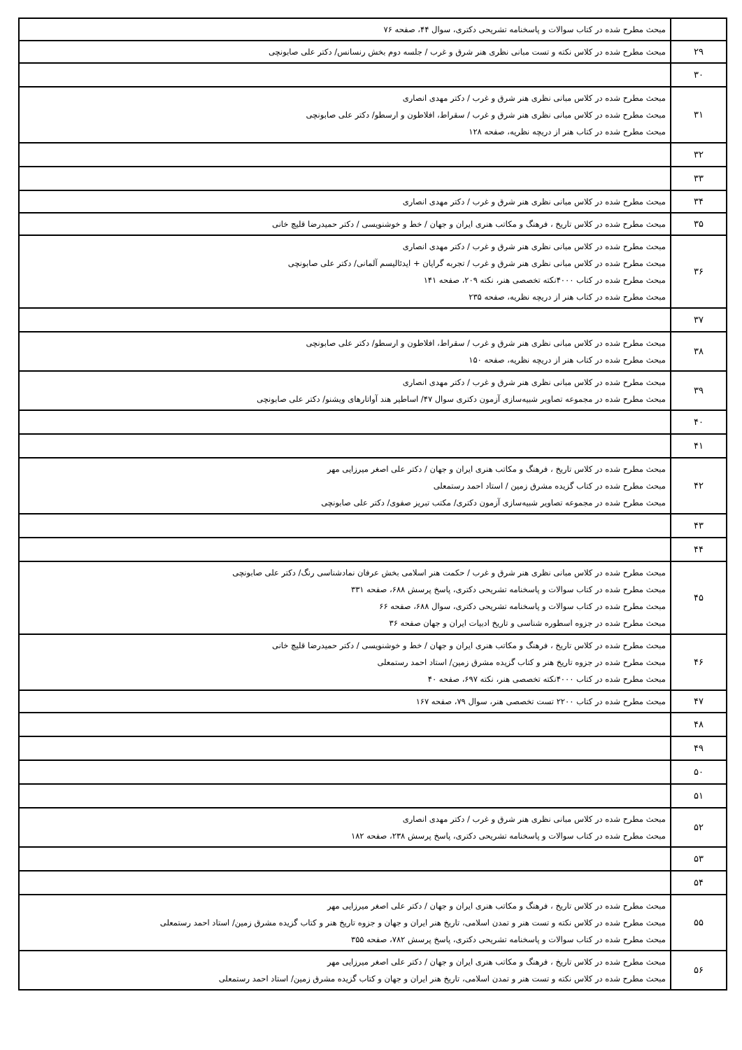| | مبحث مطرح شده در کتاب سوالات و پاسخنامه تشریحی دکتری، سوال ۴۴، صفحه ۷۶ |
| ۲۹ | مبحث مطرح شده در کلاس نکته و تست مبانی نظری هنر شرق و غرب / جلسه دوم بخش رنسانس/ دکتر علی صابونچی |
| ۳۰ | |
| ۳۱ | مبحث مطرح شده در کلاس مبانی نظری هنر شرق و غرب / دکتر مهدی انصاری مبحث مطرح شده در کلاس مبانی نظری هنر شرق و غرب / سقراط، افلاطون و ارسطو/ دکتر علی صابونچی مبحث مطرح شده در کتاب هنر از دریچه نظریه، صفحه ۱۲۸ |
| ۳۲ | |
| ۳۳ | |
| ۳۴ | مبحث مطرح شده در کلاس مبانی نظری هنر شرق و غرب / دکتر مهدی انصاری |
| ۳۵ | مبحث مطرح شده در کلاس تاریخ ، فرهنگ و مکاتب هنری ایران و جهان / خط و خوشنویسی / دکتر حمیدرضا قلیچ خانی |
| ۳۶ | مبحث مطرح شده در کلاس مبانی نظری هنر شرق و غرب / دکتر مهدی انصاری مبحث مطرح شده در کلاس مبانی نظری هنر شرق و غرب / تجربه گرایان + ایدئالیسم آلمانی/ دکتر علی صابونچی مبحث مطرح شده در کتاب ۴۰۰۰نکته تخصصی هنر، نکته ۲۰۹، صفحه ۱۴۱ مبحث مطرح شده در کتاب هنر از دریچه نظریه، صفحه ۲۳۵ |
| ۳۷ | |
| ۳۸ | مبحث مطرح شده در کلاس مبانی نظری هنر شرق و غرب / سقراط، افلاطون و ارسطو/ دکتر علی صابونچی مبحث مطرح شده در کتاب هنر از دریچه نظریه، صفحه ۱۵۰ |
| ۳۹ | مبحث مطرح شده در کلاس مبانی نظری هنر شرق و غرب / دکتر مهدی انصاری مبحث مطرح شده در مجموعه تصاویر شبیه‌سازی آزمون دکتری سوال ۴۷/ اساطیر هند آواتارهای ویشنو/ دکتر علی صابونچی |
| ۴۰ | |
| ۴۱ | |
| ۴۲ | مبحث مطرح شده در کلاس تاریخ ، فرهنگ و مکاتب هنری ایران و جهان / دکتر علی اصغر میرزایی مهر مبحث مطرح شده در کتاب گزیده مشرق زمین / استاد احمد رستمعلی مبحث مطرح شده در مجموعه تصاویر شبیه‌سازی آزمون دکتری/ مکتب تبریز صفوی/ دکتر علی صابونچی |
| ۴۳ | |
| ۴۴ | |
| ۴۵ | مبحث مطرح شده در کلاس مبانی نظری هنر شرق و غرب / حکمت هنر اسلامی بخش عرفان نمادشناسی رنگ/ دکتر علی صابونچی مبحث مطرح شده در کتاب سوالات و پاسخنامه تشریحی دکتری، پاسخ پرسش ۶۸۸، صفحه ۳۳۱ مبحث مطرح شده در کتاب سوالات و پاسخنامه تشریحی دکتری، سوال ۶۸۸، صفحه ۶۶ مبحث مطرح شده در جزوه اسطوره شناسی و تاریخ ادبیات ایران و جهان صفحه ۳۶ |
| ۴۶ | مبحث مطرح شده در کلاس تاریخ ، فرهنگ و مکاتب هنری ایران و جهان / خط و خوشنویسی / دکتر حمیدرضا قلیچ خانی مبحث مطرح شده در جزوه تاریخ هنر و کتاب گزیده مشرق زمین/ استاد احمد رستمعلی مبحث مطرح شده در کتاب ۴۰۰۰نکته تخصصی هنر، نکته ۶۹۷، صفحه ۴۰ |
| ۴۷ | مبحث مطرح شده در کتاب ۲۲۰۰ تست تخصصی هنر، سوال ۷۹، صفحه ۱۶۷ |
| ۴۸ | |
| ۴۹ | |
| ۵۰ | |
| ۵۱ | |
| ۵۲ | مبحث مطرح شده در کلاس مبانی نظری هنر شرق و غرب / دکتر مهدی انصاری مبحث مطرح شده در کتاب سوالات و پاسخنامه تشریحی دکتری، پاسخ پرسش ۲۳۸، صفحه ۱۸۲ |
| ۵۳ | |
| ۵۴ | |
| ۵۵ | مبحث مطرح شده در کلاس تاریخ ، فرهنگ و مکاتب هنری ایران و جهان / دکتر علی اصغر میرزایی مهر مبحث مطرح شده در کلاس نکته و تست هنر و تمدن اسلامی، تاریخ هنر ایران و جهان و جزوه تاریخ هنر و کتاب گزیده مشرق زمین/ استاد احمد رستمعلی مبحث مطرح شده در کتاب سوالات و پاسخنامه تشریحی دکتری، پاسخ پرسش ۷۸۲، صفحه ۳۵۵ |
| ۵۶ | مبحث مطرح شده در کلاس تاریخ ، فرهنگ و مکاتب هنری ایران و جهان / دکتر علی اصغر میرزایی مهر مبحث مطرح شده در کلاس نکته و تست هنر و تمدن اسلامی، تاریخ هنر ایران و جهان و کتاب گزیده مشرق زمین/ استاد احمد رستمعلی |